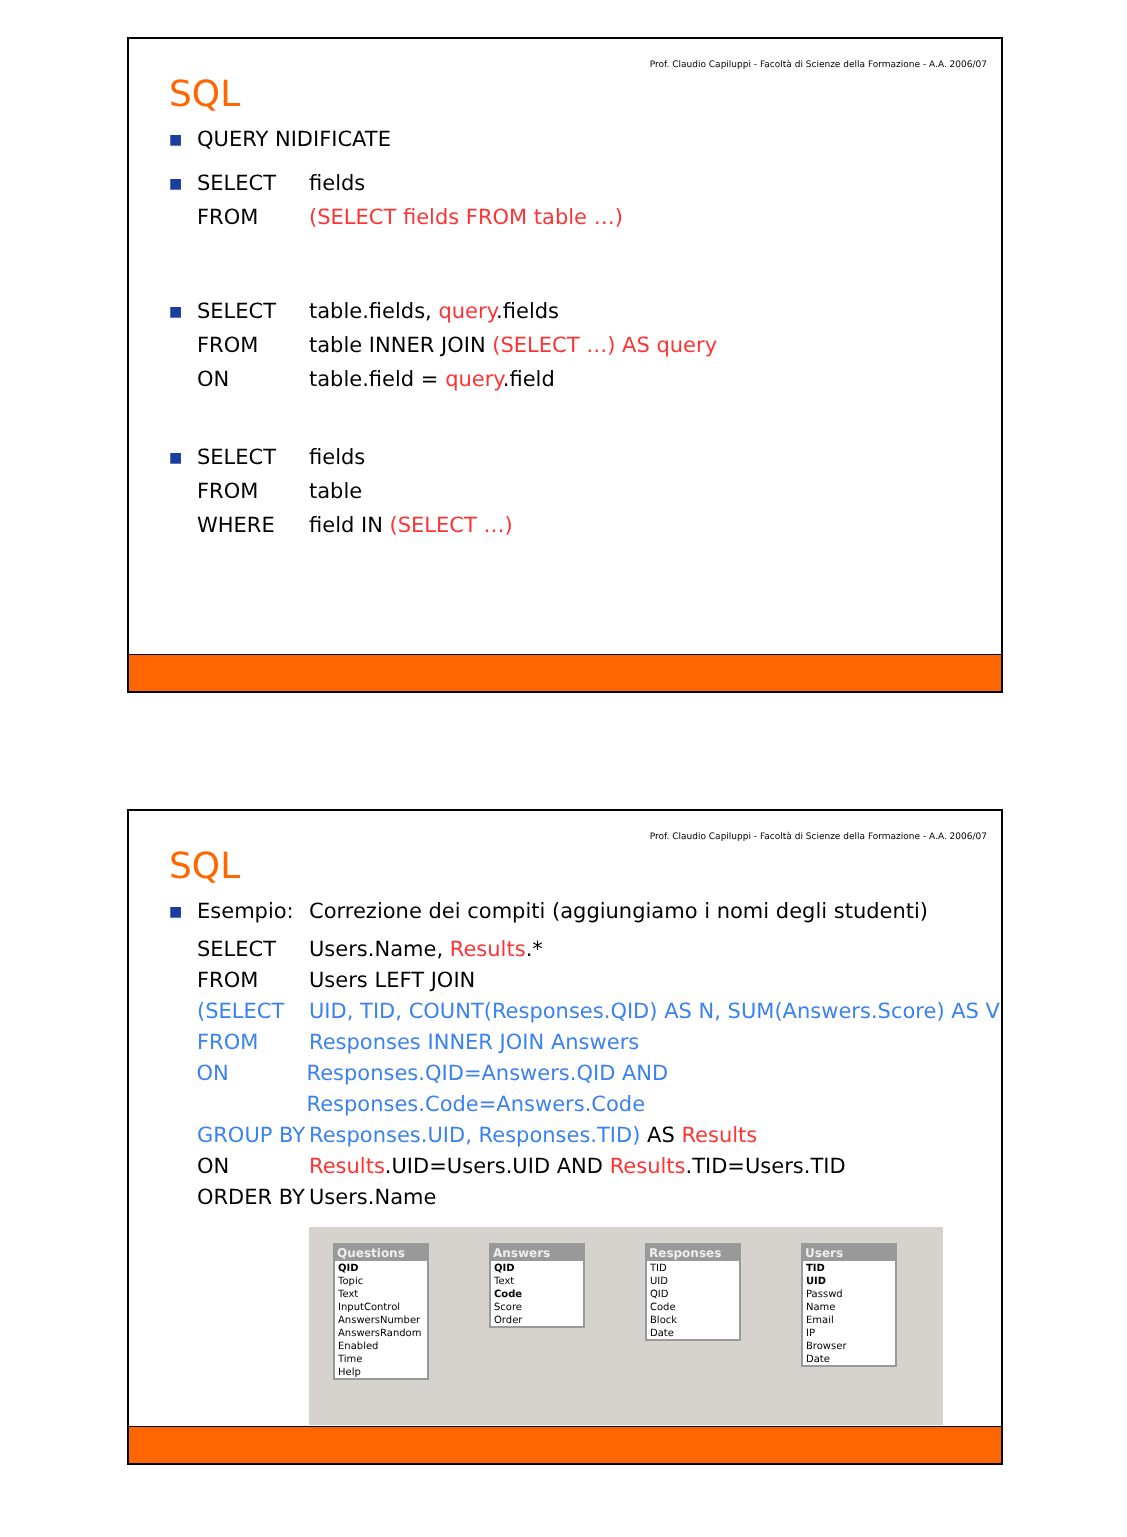Prof. Claudio Capiluppi - Facoltà di Scienze della Formazione - A.A. 2006/07
SQL
■ QUERY NIDIFICATE
■ SELECT fields
FROM (SELECT fields FROM table …)
■ SELECT table.fields, query.fields
FROM table INNER JOIN (SELECT …) AS query
ON table.field = query.field
■ SELECT fields
FROM table
WHERE field IN (SELECT …)
Prof. Claudio Capiluppi - Facoltà di Scienze della Formazione - A.A. 2006/07
SQL
■ Esempio: Correzione dei compiti (aggiungiamo i nomi degli studenti)
SELECT Users.Name, Results.*
FROM Users LEFT JOIN
(SELECT UID, TID, COUNT(Responses.QID) AS N, SUM(Answers.Score) AS V
FROM Responses INNER JOIN Answers
ON Responses.QID=Answers.QID AND Responses.Code=Answers.Code
GROUP BY Responses.UID, Responses.TID) AS Results
ON Results.UID=Users.UID AND Results.TID=Users.TID
ORDER BY Users.Name
Questions
QID
Topic
Text
InputControl
AnswersNumber
AnswersRandom
Enabled
Time
Help
Answers
QID
Text
Code
Score
Order
Responses
TID
UID
QID
Code
Block
Date
Users
TID
UID
Passwd
Name
Email
IP
Browser
Date